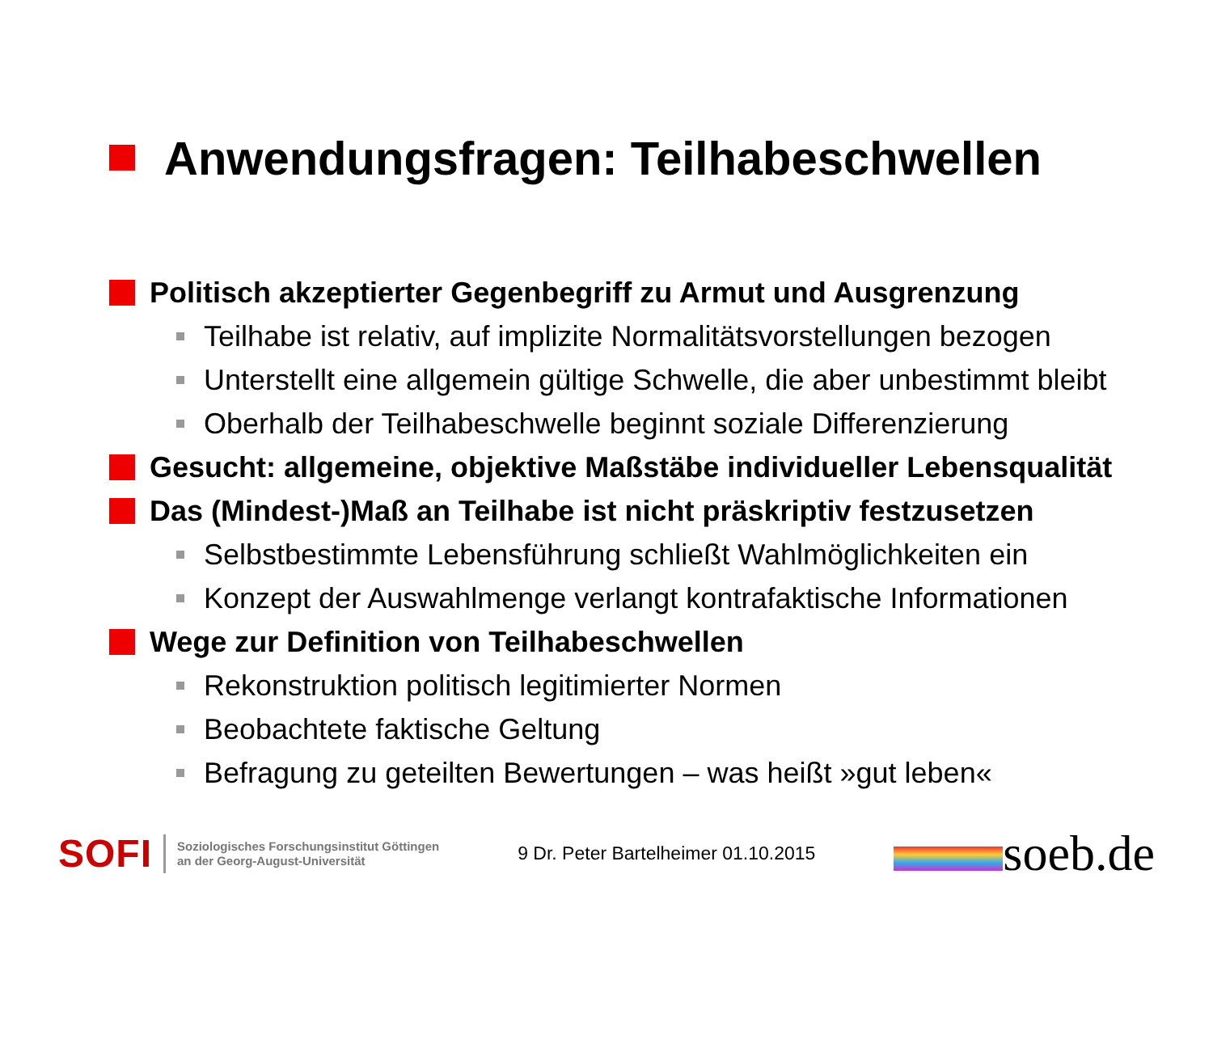Anwendungsfragen: Teilhabeschwellen
Politisch akzeptierter Gegenbegriff zu Armut und Ausgrenzung
Teilhabe ist relativ, auf implizite Normalitätsvorstellungen bezogen
Unterstellt eine allgemein gültige Schwelle, die aber unbestimmt bleibt
Oberhalb der Teilhabeschwelle beginnt soziale Differenzierung
Gesucht: allgemeine, objektive Maßstäbe individueller Lebensqualität
Das (Mindest-)Maß an Teilhabe ist nicht präskriptiv festzusetzen
Selbstbestimmte Lebensführung schließt Wahlmöglichkeiten ein
Konzept der Auswahlmenge verlangt kontrafaktische Informationen
Wege zur Definition von Teilhabeschwellen
Rekonstruktion politisch legitimierter Normen
Beobachtete faktische Geltung
Befragung zu geteilten Bewertungen – was heißt »gut leben«
SOFI
Soziologisches Forschungsinstitut Göttingen
an der Georg-August-Universität
9 Dr. Peter Bartelheimer 01.10.2015
soeb.de